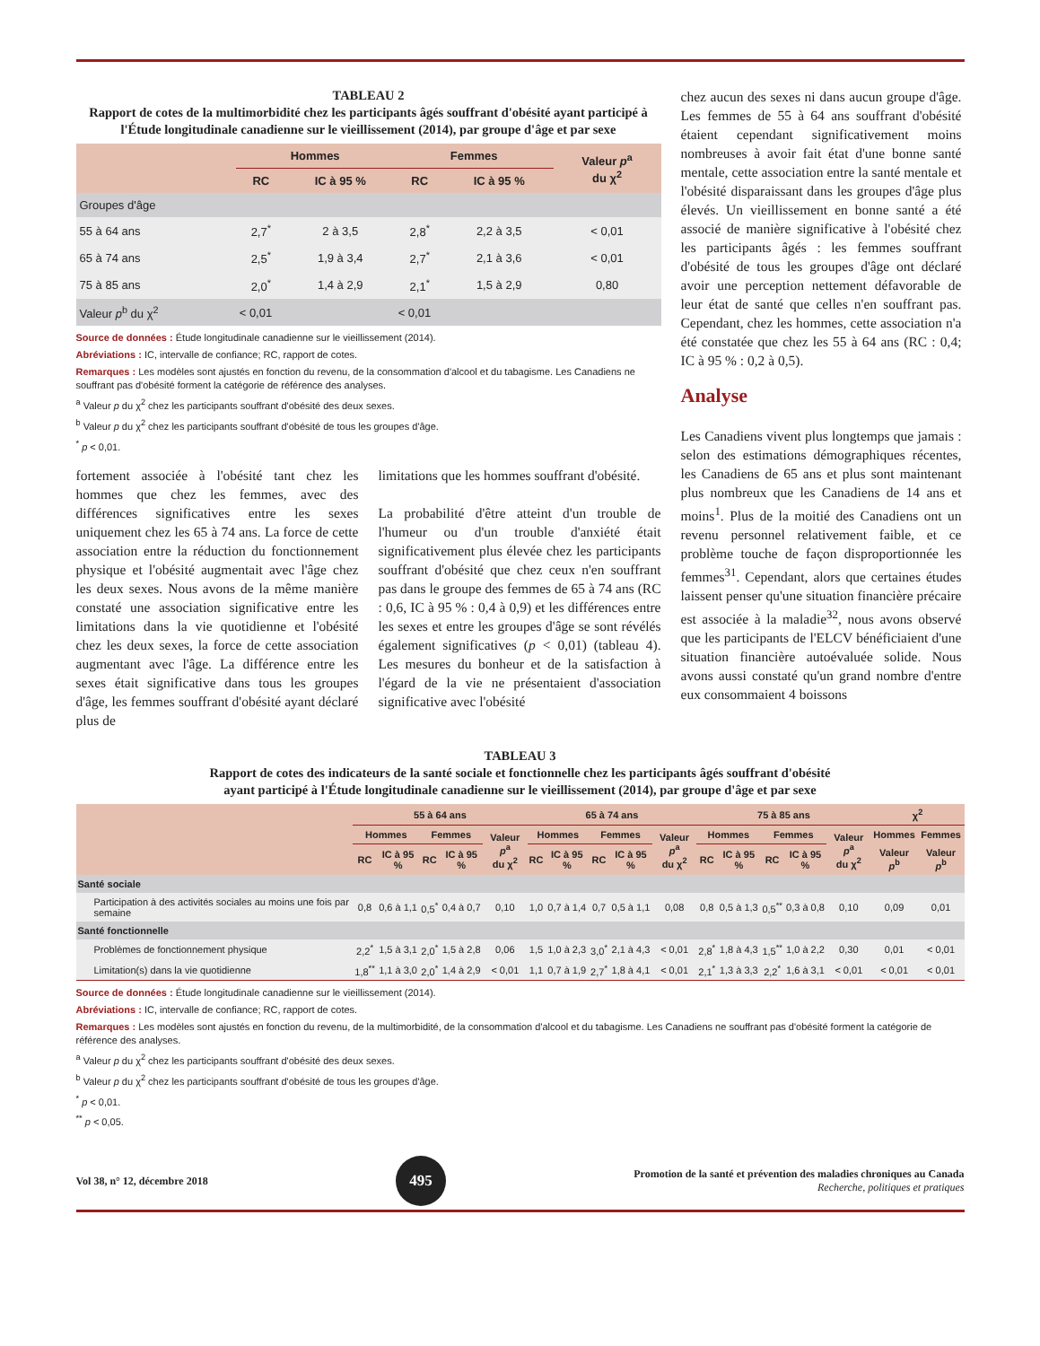TABLEAU 2
Rapport de cotes de la multimorbidité chez les participants âgés souffrant d'obésité ayant participé à l'Étude longitudinale canadienne sur le vieillissement (2014), par groupe d'âge et par sexe
| | Hommes | | Femmes | | Valeur p<sup>a</sup> du χ<sup>2</sup> |
| --- | --- | --- | --- | --- | --- |
| | RC | IC à 95 % | RC | IC à 95 % | |
| Groupes d'âge | | | | | |
| 55 à 64 ans | 2,7<sup>*</sup> | 2 à 3,5 | 2,8<sup>*</sup> | 2,2 à 3,5 | < 0,01 |
| 65 à 74 ans | 2,5<sup>*</sup> | 1,9 à 3,4 | 2,7<sup>*</sup> | 2,1 à 3,6 | < 0,01 |
| 75 à 85 ans | 2,0<sup>*</sup> | 1,4 à 2,9 | 2,1<sup>*</sup> | 1,5 à 2,9 | 0,80 |
| Valeur p<sup>b</sup> du χ<sup>2</sup> | < 0,01 | | < 0,01 | | |
Source de données : Étude longitudinale canadienne sur le vieillissement (2014).
Abréviations : IC, intervalle de confiance; RC, rapport de cotes.
Remarques : Les modèles sont ajustés en fonction du revenu, de la consommation d'alcool et du tabagisme. Les Canadiens ne souffrant pas d'obésité forment la catégorie de référence des analyses.
<sup>a</sup> Valeur p du χ<sup>2</sup> chez les participants souffrant d'obésité des deux sexes.
<sup>b</sup> Valeur p du χ<sup>2</sup> chez les participants souffrant d'obésité de tous les groupes d'âge.
<sup>*</sup> p < 0,01.
fortement associée à l'obésité tant chez les hommes que chez les femmes, avec des différences significatives entre les sexes uniquement chez les 65 à 74 ans. La force de cette association entre la réduction du fonctionnement physique et l'obésité augmentait avec l'âge chez les deux sexes. Nous avons de la même manière constaté une association significative entre les limitations dans la vie quotidienne et l'obésité chez les deux sexes, la force de cette association augmentant avec l'âge. La différence entre les sexes était significative dans tous les groupes d'âge, les femmes souffrant d'obésité ayant déclaré plus de
limitations que les hommes souffrant d'obésité.
La probabilité d'être atteint d'un trouble de l'humeur ou d'un trouble d'anxiété était significativement plus élevée chez les participants souffrant d'obésité que chez ceux n'en souffrant pas dans le groupe des femmes de 65 à 74 ans (RC : 0,6, IC à 95 % : 0,4 à 0,9) et les différences entre les sexes et entre les groupes d'âge se sont révélés également significatives (p < 0,01) (tableau 4). Les mesures du bonheur et de la satisfaction à l'égard de la vie ne présentaient d'association significative avec l'obésité
chez aucun des sexes ni dans aucun groupe d'âge. Les femmes de 55 à 64 ans souffrant d'obésité étaient cependant significativement moins nombreuses à avoir fait état d'une bonne santé mentale, cette association entre la santé mentale et l'obésité disparaissant dans les groupes d'âge plus élevés. Un vieillissement en bonne santé a été associé de manière significative à l'obésité chez les participants âgés : les femmes souffrant d'obésité de tous les groupes d'âge ont déclaré avoir une perception nettement défavorable de leur état de santé que celles n'en souffrant pas. Cependant, chez les hommes, cette association n'a été constatée que chez les 55 à 64 ans (RC : 0,4; IC à 95 % : 0,2 à 0,5).
Analyse
Les Canadiens vivent plus longtemps que jamais : selon des estimations démographiques récentes, les Canadiens de 65 ans et plus sont maintenant plus nombreux que les Canadiens de 14 ans et moins<sup>1</sup>. Plus de la moitié des Canadiens ont un revenu personnel relativement faible, et ce problème touche de façon disproportionnée les femmes<sup>31</sup>. Cependant, alors que certaines études laissent penser qu'une situation financière précaire est associée à la maladie<sup>32</sup>, nous avons observé que les participants de l'ELCV bénéficiaient d'une situation financière autoévaluée solide. Nous avons aussi constaté qu'un grand nombre d'entre eux consommaient 4 boissons
TABLEAU 3
Rapport de cotes des indicateurs de la santé sociale et fonctionnelle chez les participants âgés souffrant d'obésité
ayant participé à l'Étude longitudinale canadienne sur le vieillissement (2014), par groupe d'âge et par sexe
| | 55 à 64 ans | | | | | 65 à 74 ans | | | | | 75 à 85 ans | | | | | χ<sup>2</sup> | |
| --- | --- | --- | --- | --- | --- | --- | --- | --- | --- | --- | --- | --- | --- | --- | --- | --- | --- |
| | Hommes | | Femmes | | Valeur p<sup>a</sup> du χ<sup>2</sup> | Hommes | | Femmes | | Valeur p<sup>a</sup> du χ<sup>2</sup> | Hommes | | Femmes | | Valeur p<sup>a</sup> du χ<sup>2</sup> | Hommes | Femmes |
| | RC | IC à 95 % | RC | IC à 95 % | | RC | IC à 95 % | RC | IC à 95 % | | RC | IC à 95 % | RC | IC à 95 % | | Valeur p<sup>b</sup> | Valeur p<sup>b</sup> |
| Santé sociale | | | | | | | | | | | | | | | | | |
| Participation à des activités sociales au moins une fois par semaine | 0,8 | 0,6 à 1,1 | 0,5<sup>*</sup> | 0,4 à 0,7 | 0,10 | 1,0 | 0,7 à 1,4 | 0,7 | 0,5 à 1,1 | 0,08 | 0,8 | 0,5 à 1,3 | 0,5<sup>**</sup> | 0,3 à 0,8 | 0,10 | 0,09 | 0,01 |
| Santé fonctionnelle | | | | | | | | | | | | | | | | | |
| Problèmes de fonctionnement physique | 2,2<sup>*</sup> | 1,5 à 3,1 | 2,0<sup>*</sup> | 1,5 à 2,8 | 0,06 | 1,5 | 1,0 à 2,3 | 3,0<sup>*</sup> | 2,1 à 4,3 | < 0,01 | 2,8<sup>*</sup> | 1,8 à 4,3 | 1,5<sup>**</sup> | 1,0 à 2,2 | 0,30 | 0,01 | < 0,01 |
| Limitation(s) dans la vie quotidienne | 1,8<sup>**</sup> | 1,1 à 3,0 | 2,0<sup>*</sup> | 1,4 à 2,9 | < 0,01 | 1,1 | 0,7 à 1,9 | 2,7<sup>*</sup> | 1,8 à 4,1 | < 0,01 | 2,1<sup>*</sup> | 1,3 à 3,3 | 2,2<sup>*</sup> | 1,6 à 3,1 | < 0,01 | < 0,01 | < 0,01 |
Source de données : Étude longitudinale canadienne sur le vieillissement (2014).
Abréviations : IC, intervalle de confiance; RC, rapport de cotes.
Remarques : Les modèles sont ajustés en fonction du revenu, de la multimorbidité, de la consommation d'alcool et du tabagisme. Les Canadiens ne souffrant pas d'obésité forment la catégorie de référence des analyses.
<sup>a</sup> Valeur p du χ<sup>2</sup> chez les participants souffrant d'obésité des deux sexes.
<sup>b</sup> Valeur p du χ<sup>2</sup> chez les participants souffrant d'obésité de tous les groupes d'âge.
<sup>*</sup> p < 0,01.
<sup>**</sup> p < 0,05.
Vol 38, n° 12, décembre 2018 495 Promotion de la santé et prévention des maladies chroniques au Canada
Recherche, politiques et pratiques